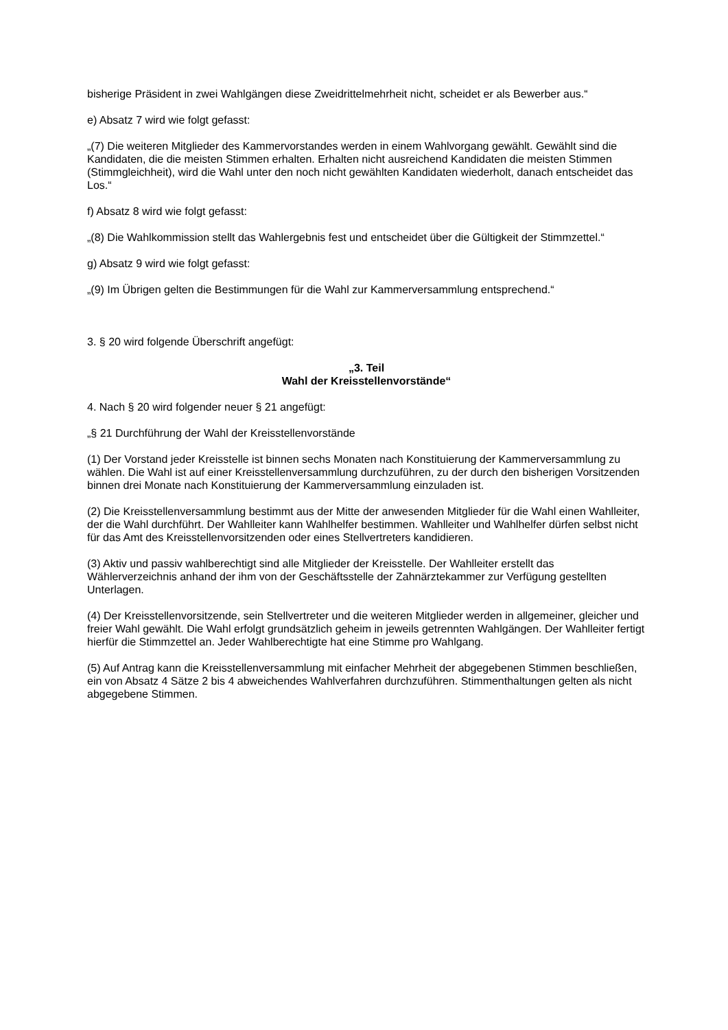bisherige Präsident in zwei Wahlgängen diese Zweidrittelmehrheit nicht, scheidet er als Bewerber aus.“
e) Absatz 7 wird wie folgt gefasst:
„(7) Die weiteren Mitglieder des Kammervorstandes werden in einem Wahlvorgang gewählt. Gewählt sind die Kandidaten, die die meisten Stimmen erhalten. Erhalten nicht ausreichend Kandidaten die meisten Stimmen (Stimmgleichheit), wird die Wahl unter den noch nicht gewählten Kandidaten wiederholt, danach entscheidet das Los.“
f) Absatz 8 wird wie folgt gefasst:
„(8) Die Wahlkommission stellt das Wahlergebnis fest und entscheidet über die Gültigkeit der Stimmzettel.“
g) Absatz 9 wird wie folgt gefasst:
„(9) Im Übrigen gelten die Bestimmungen für die Wahl zur Kammerversammlung entsprechend.“
3. § 20 wird folgende Überschrift angefügt:
„3. Teil
Wahl der Kreisstellenvorstände“
4. Nach § 20 wird folgender neuer § 21 angefügt:
„§ 21 Durchführung der Wahl der Kreisstellenvorstände
(1) Der Vorstand jeder Kreisstelle ist binnen sechs Monaten nach Konstituierung der Kammerversammlung zu wählen. Die Wahl ist auf einer Kreisstellenversammlung durchzuführen, zu der durch den bisherigen Vorsitzenden binnen drei Monate nach Konstituierung der Kammerversammlung einzuladen ist.
(2) Die Kreisstellenversammlung bestimmt aus der Mitte der anwesenden Mitglieder für die Wahl einen Wahlleiter, der die Wahl durchführt. Der Wahlleiter kann Wahlhelfer bestimmen. Wahlleiter und Wahlhelfer dürfen selbst nicht für das Amt des Kreisstellenvorsitzenden oder eines Stellvertreters kandidieren.
(3) Aktiv und passiv wahlberechtigt sind alle Mitglieder der Kreisstelle. Der Wahlleiter erstellt das Wählerverzeichnis anhand der ihm von der Geschäftsstelle der Zahnärztekammer zur Verfügung gestellten Unterlagen.
(4) Der Kreisstellenvorsitzende, sein Stellvertreter und die weiteren Mitglieder werden in allgemeiner, gleicher und freier Wahl gewählt. Die Wahl erfolgt grundsätzlich geheim in jeweils getrennten Wahlgängen. Der Wahlleiter fertigt hierfür die Stimmzettel an. Jeder Wahlberechtigte hat eine Stimme pro Wahlgang.
(5) Auf Antrag kann die Kreisstellenversammlung mit einfacher Mehrheit der abgegebenen Stimmen beschließen, ein von Absatz 4 Sätze 2 bis 4 abweichendes Wahlverfahren durchzuführen. Stimmenthaltungen gelten als nicht abgegebene Stimmen.